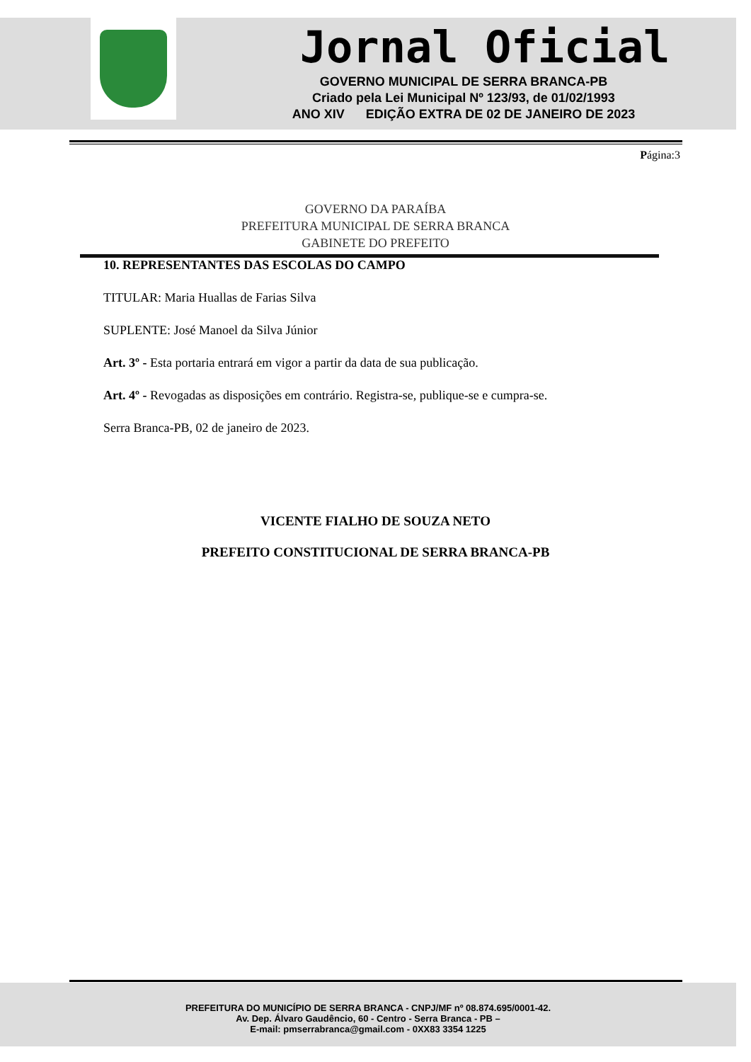Jornal Oficial
GOVERNO MUNICIPAL DE SERRA BRANCA-PB
Criado pela Lei Municipal Nº 123/93, de 01/02/1993
ANO XIV EDIÇÃO EXTRA DE 02 DE JANEIRO DE 2023
Página:3
GOVERNO DA PARAÍBA
PREFEITURA MUNICIPAL DE SERRA BRANCA
GABINETE DO PREFEITO
10. REPRESENTANTES DAS ESCOLAS DO CAMPO
TITULAR: Maria Huallas de Farias Silva
SUPLENTE: José Manoel da Silva Júnior
Art. 3º - Esta portaria entrará em vigor a partir da data de sua publicação.
Art. 4º - Revogadas as disposições em contrário. Registra-se, publique-se e cumpra-se.
Serra Branca-PB, 02 de janeiro de 2023.
VICENTE FIALHO DE SOUZA NETO
PREFEITO CONSTITUCIONAL DE SERRA BRANCA-PB
PREFEITURA DO MUNICÍPIO DE SERRA BRANCA - CNPJ/MF nº 08.874.695/0001-42.
Av. Dep. Álvaro Gaudêncio, 60 - Centro - Serra Branca - PB –
E-mail: pmserrabranca@gmail.com - 0XX83 3354 1225